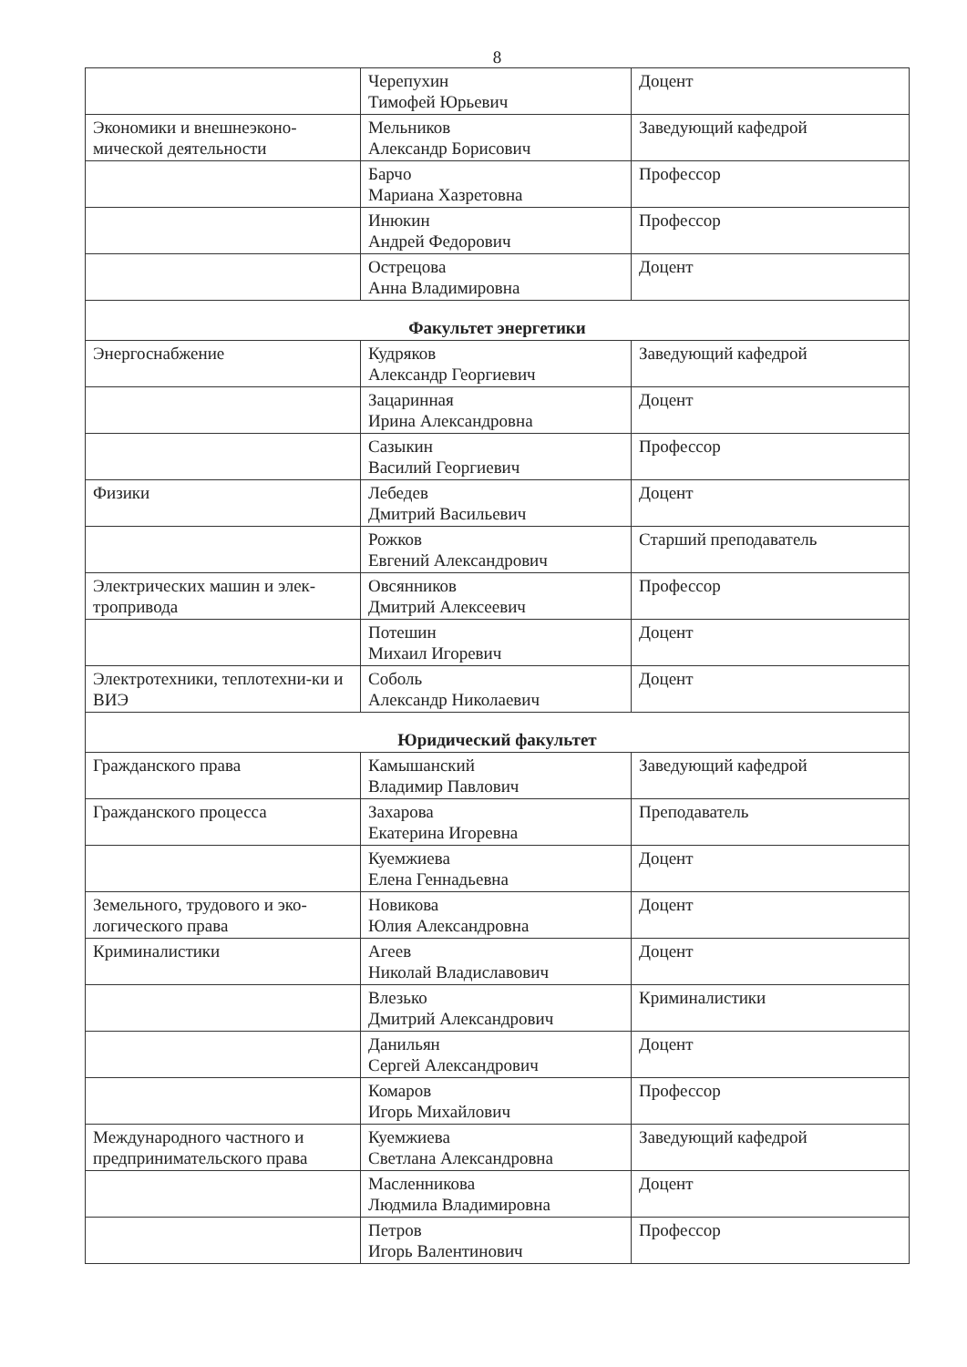8
| | Черепухин Тимофей Юрьевич | Доцент |
| Экономики и внешнеэконо-мической деятельности | Мельников Александр Борисович | Заведующий кафедрой |
| | Барчо Мариана Хазретовна | Профессор |
| | Инюкин Андрей Федорович | Профессор |
| | Острецова Анна Владимировна | Доцент |
| Факультет энергетики | | |
| Энергоснабжение | Кудряков Александр Георгиевич | Заведующий кафедрой |
| | Зацаринная Ирина Александровна | Доцент |
| | Сазыкин Василий Георгиевич | Профессор |
| Физики | Лебедев Дмитрий Васильевич | Доцент |
| | Рожков Евгений Александрович | Старший преподаватель |
| Электрических машин и элек-тропривода | Овсянников Дмитрий Алексеевич | Профессор |
| | Потешин Михаил Игоревич | Доцент |
| Электротехники, теплотехни-ки и ВИЭ | Соболь Александр Николаевич | Доцент |
| Юридический факультет | | |
| Гражданского права | Камышанский Владимир Павлович | Заведующий кафедрой |
| Гражданского процесса | Захарова Екатерина Игоревна | Преподаватель |
| | Куемжиева Елена Геннадьевна | Доцент |
| Земельного, трудового и эко-логического права | Новикова Юлия Александровна | Доцент |
| Криминалистики | Агеев Николай Владиславович | Доцент |
| | Влезько Дмитрий Александрович | Криминалистики |
| | Данильян Сергей Александрович | Доцент |
| | Комаров Игорь Михайлович | Профессор |
| Международного частного и предпринимательского права | Куемжиева Светлана Александровна | Заведующий кафедрой |
| | Масленникова Людмила Владимировна | Доцент |
| | Петров Игорь Валентинович | Профессор |